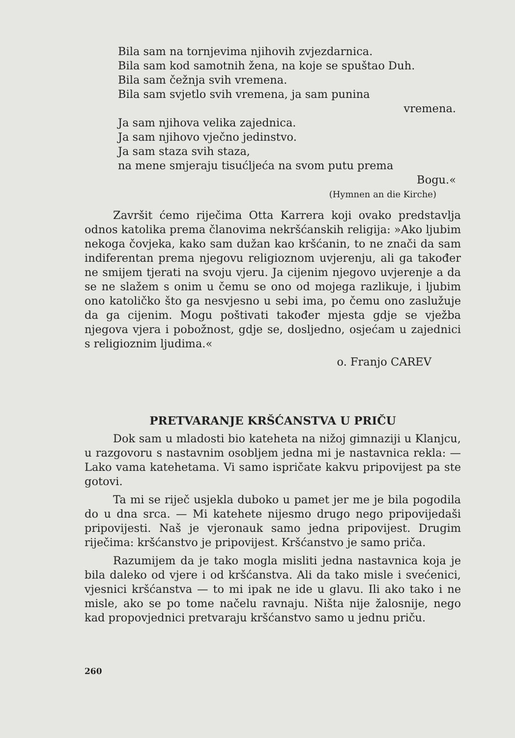Bila sam na tornjevima njihovih zvjezdarnica.
Bila sam kod samotnih žena, na koje se spuštao Duh.
Bila sam čežnja svih vremena.
Bila sam svjetlo svih vremena, ja sam punina
vremena.
Ja sam njihova velika zajednica.
Ja sam njihovo vječno jedinstvo.
Ja sam staza svih staza,
na mene smjeraju tisućljeća na svom putu prema
Bogu.«
(Hymnen an die Kirche)
Završit ćemo riječima Otta Karrera koji ovako predstavlja odnos katolika prema članovima nekršćanskih religija: »Ako ljubim nekoga čovjeka, kako sam dužan kao kršćanin, to ne znači da sam indiferentan prema njegovu religioznom uvjerenju, ali ga također ne smijem tjerati na svoju vjeru. Ja cijenim njegovo uvjerenje a da se ne slažem s onim u čemu se ono od mojega razlikuje, i ljubim ono katoličko što ga nesvjesno u sebi ima, po čemu ono zaslužuje da ga cijenim. Mogu poštivati također mjesta gdje se vježba njegova vjera i pobožnost, gdje se, dosljedno, osjećam u zajednici s religioznim ljudima.«
o. Franjo CAREV
PRETVARANJE KRŠĆANSTVA U PRIČU
Dok sam u mladosti bio kateheta na nižoj gimnaziji u Klanjcu, u razgovoru s nastavnim osobljem jedna mi je nastavnica rekla: — Lako vama katehetama. Vi samo ispričate kakvu pripovijest pa ste gotovi.
Ta mi se riječ usjekla duboko u pamet jer me je bila pogodila do u dna srca. — Mi katehete nijesmo drugo nego pripovijedaši pripovijesti. Naš je vjeronauk samo jedna pripovijest. Drugim riječima: kršćanstvo je pripovijest. Kršćanstvo je samo priča.
Razumijem da je tako mogla misliti jedna nastavnica koja je bila daleko od vjere i od kršćanstva. Ali da tako misle i svećenici, vjesnici kršćanstva — to mi ipak ne ide u glavu. Ili ako tako i ne misle, ako se po tome načelu ravnaju. Ništa nije žalosnije, nego kad propovjednici pretvaraju kršćanstvo samo u jednu priču.
260